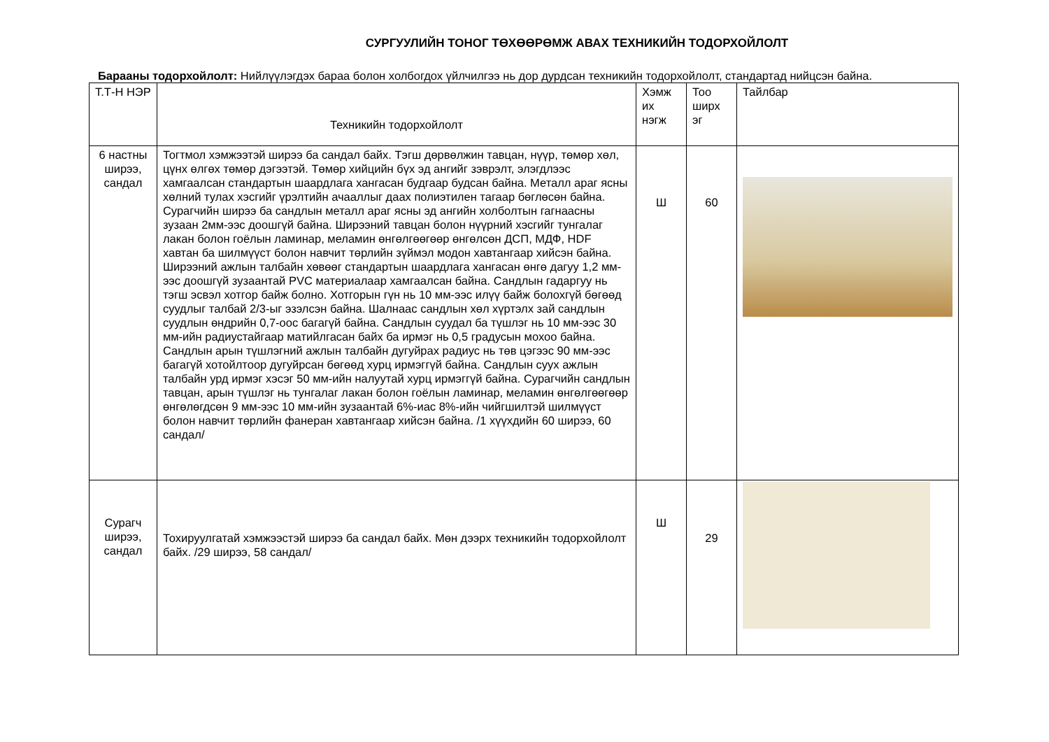СУРГУУЛИЙН ТОНОГ ТӨХӨӨРӨМЖ АВАХ ТЕХНИКИЙН ТОДОРХОЙЛОЛТ
Барааны тодорхойлолт: Нийлүүлэгдэх бараа болон холбогдох үйлчилгээ нь дор дурдсан техникийн тодорхойлолт, стандартад нийцсэн байна.
| Т.Т-Н НЭР | Техникийн тодорхойлолт | Хэмж их нэгж | Тоо ширх эг | Тайлбар |
| --- | --- | --- | --- | --- |
| 6 настны ширээ, сандал | Тогтмол хэмжээтэй ширээ ба сандал байх. Тэгш дөрвөлжин тавцан, нүүр, төмөр хөл, цүнх өлгөх төмөр дэгээтэй. Төмөр хийцийн бүх эд ангийг зэврэлт, элэгдлээс хамгаалсан стандартын шаардлага хангасан будгаар будсан байна. Металл араг ясны хөлний тулах хэсгийг үрэлтийн ачааллыг даах полиэтилен тагаар бөглөсөн байна. Сурагчийн ширээ ба сандлын металл араг ясны эд ангийн холболтын гагнаасны зузаан 2мм-ээс доошгүй байна. Ширээний тавцан болон нүүрний хэсгийг тунгалаг лакан болон гоёлын ламинар, меламин өнгөлгөөгөөр өнгөлсөн ДСП, МДФ, HDF хавтан ба шилмүүст болон навчит төрлийн зүймэл модон хавтангаар хийсэн байна. Ширээний ажлын талбайн хөвөөг стандартын шаардлага хангасан өнгө дагуу 1,2 мм-ээс доошгүй зузаантай PVC материалаар хамгаалсан байна. Сандлын гадаргуу нь тэгш эсвэл хотгор байж болно. Хотгорын гүн нь 10 мм-ээс илүү байж болохгүй бөгөөд суудлыг талбай 2/3-ыг эзэлсэн байна. Шалнаас сандлын хөл хүртэлх зай сандлын суудлын өндрийн 0,7-оос багагүй байна. Сандлын суудал ба түшлэг нь 10 мм-ээс 30 мм-ийн радиустайгаар матийлгасан байх ба ирмэг нь 0,5 градусын мохоо байна. Сандлын арын түшлэгний ажлын талбайн дугуйрах радиус нь төв цэгээс 90 мм-ээс багагүй хотойлтоор дугуйрсан бөгөөд хурц ирмэггүй байна. Сандлын суух ажлын талбайн урд ирмэг хэсэг 50 мм-ийн налуутай хурц ирмэггүй байна. Сурагчийн сандлын тавцан, арын түшлэг нь тунгалаг лакан болон гоёлын ламинар, меламин өнгөлгөөгөөр өнгөлөгдсөн 9 мм-ээс 10 мм-ийн зузаантай 6%-иас 8%-ийн чийгшилтэй шилмүүст болон навчит төрлийн фанеран хавтангаар хийсэн байна. /1 хүүхдийн 60 ширээ, 60 сандал/ | Ш | 60 | |
| Сурагч ширээ, сандал | Тохируулгатай хэмжээстэй ширээ ба сандал байх. Мөн дээрх техникийн тодорхойлолт байх. /29 ширээ, 58 сандал/ | Ш | 29 | |